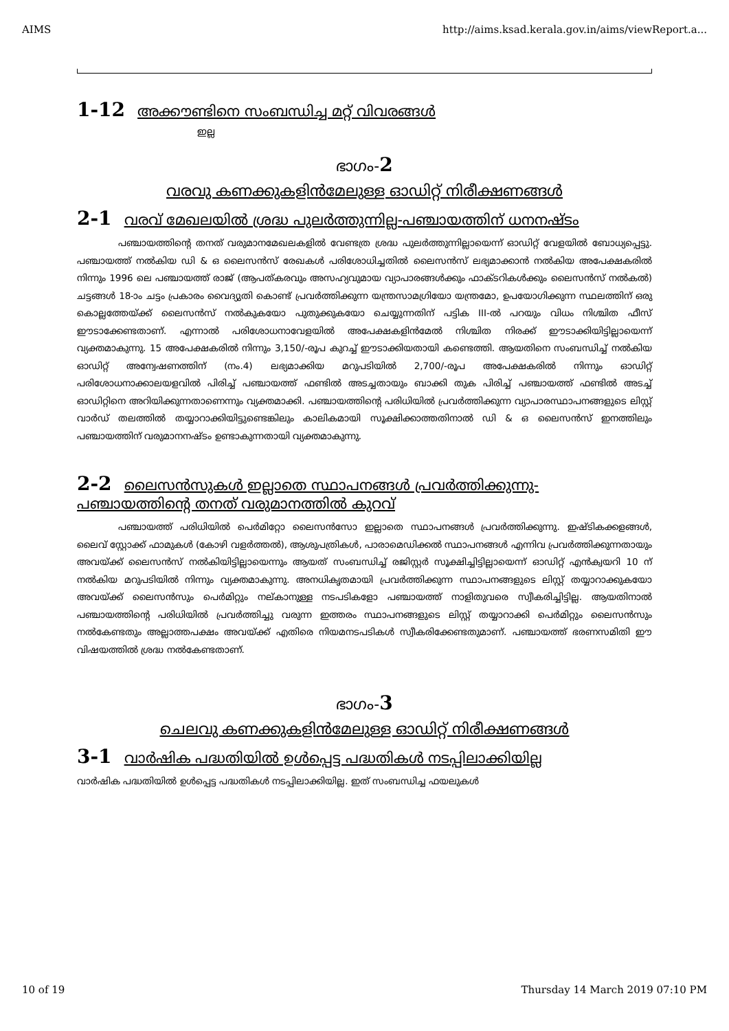AIMS http://aims.ksad.kerala.gov.in/aims/viewReport.a...
1-12 അക്കൗണ്ടിനെ സംബന്ധിച്ച മറ്റ് വിവരങ്ങൾ
ഇല്ല
ഭാഗം-2
വരവു കണക്കുകളിൻമേലുള്ള ഓഡിറ്റ് നിരീക്ഷണങ്ങൾ
2-1 വരവ് മേഖലയിൽ ശ്രദ്ധ പുലർത്തുന്നില്ല-പഞ്ചായത്തിന് ധനനഷ്ടം
പഞ്ചായത്തിന്റെ തനത് വരുമാനമേഖലകളിൽ വേണ്ടത്ര ശ്രദ്ധ പുലർത്തുന്നില്ലായെന്ന് ഓഡിറ്റ് വേളയിൽ ബോധ്യപ്പെട്ടു. പഞ്ചായത്ത് നൽകിയ ഡി & ഒ ലൈസൻസ് രേഖകൾ പരിശോധിച്ചതിൽ ലൈസൻസ് ലഭ്യമാക്കാൻ നൽകിയ അപേക്ഷകരിൽ നിന്നും 1996 ലെ പഞ്ചായത്ത് രാജ് (ആപത്കരവും അസഹ്യവുമായ വ്യാപാരങ്ങൾക്കും ഫാക്ടറികൾക്കും ലൈസൻസ് നൽകൽ) ചട്ടങ്ങൾ 18-ാം ചട്ടം പ്രകാരം വൈദ്യുതി കൊണ്ട് പ്രവർത്തിക്കുന്ന യന്ത്രസാമഗ്രിയോ യന്ത്രമോ, ഉപയോഗിക്കുന്ന സ്ഥലത്തിന് ഒരു കൊല്ലത്തേയ്ക്ക് ലൈസൻസ് നൽകുകയോ പുതുക്കുകയോ ചെയ്യുന്നതിന് പട്ടിക III-ൽ പറയും വിധം നിശ്ചിത ഫീസ് ഈടാക്കേണ്ടതാണ്. എന്നാൽ പരിശോധനാവേളയിൽ അപേക്ഷകളിൻമേൽ നിശ്ചിത നിരക്ക് ഈടാക്കിയിട്ടില്ലായെന്ന് വ്യക്തമാകുന്നു. 15 അപേക്ഷകരിൽ നിന്നും 3,150/-രൂപ കുറച്ച് ഈടാക്കിയതായി കണ്ടെത്തി. ആയതിനെ സംബന്ധിച്ച് നൽകിയ ഓഡിറ്റ് അന്വേഷണത്തിന് (നം.4) ലഭ്യമാക്കിയ മറുപടിയിൽ 2,700/-രൂപ അപേക്ഷകരിൽ നിന്നും ഓഡിറ്റ് പരിശോധനാക്കാലയളവിൽ പിരിച്ച് പഞ്ചായത്ത് ഫണ്ടിൽ അടച്ചതായും ബാക്കി തുക പിരിച്ച് പഞ്ചായത്ത് ഫണ്ടിൽ അടച്ച് ഓഡിറ്റിനെ അറിയിക്കുന്നതാണെന്നും വ്യക്തമാക്കി. പഞ്ചായത്തിന്റെ പരിധിയിൽ പ്രവർത്തിക്കുന്ന വ്യാപാരസ്ഥാപനങ്ങളുടെ ലിസ്റ്റ് വാർഡ് തലത്തിൽ തയ്യാറാക്കിയിട്ടുണ്ടെങ്കിലും കാലികമായി സൂക്ഷിക്കാത്തതിനാൽ ഡി & ഒ ലൈസൻസ് ഇനത്തിലും പഞ്ചായത്തിന് വരുമാനനഷ്ടം ഉണ്ടാകുന്നതായി വ്യക്തമാകുന്നു.
2-2 ലൈസൻസുകൾ ഇല്ലാതെ സ്ഥാപനങ്ങൾ പ്രവർത്തിക്കുന്നു- പഞ്ചായത്തിന്റെ തനത് വരുമാനത്തിൽ കുറവ്
പഞ്ചായത്ത് പരിധിയിൽ പെർമിറ്റോ ലൈസൻസോ ഇല്ലാതെ സ്ഥാപനങ്ങൾ പ്രവർത്തിക്കുന്നു. ഇഷ്ടികക്കളങ്ങൾ, ലൈവ് സ്റ്റോക്ക് ഫാമുകൾ (കോഴി വളർത്തൽ), ആശുപത്രികൾ, പാരാമെഡിക്കൽ സ്ഥാപനങ്ങൾ എന്നിവ പ്രവർത്തിക്കുന്നതായും അവയ്ക്ക് ലൈസൻസ് നൽകിയിട്ടില്ലായെന്നും ആയത് സംബന്ധിച്ച് രജിസ്റ്റർ സൂക്ഷിച്ചിട്ടില്ലായെന്ന് ഓഡിറ്റ് എൻക്വയറി 10 ന് നൽകിയ മറുപടിയിൽ നിന്നും വ്യക്തമാകുന്നു. അനധികൃതമായി പ്രവർത്തിക്കുന്ന സ്ഥാപനങ്ങളുടെ ലിസ്റ്റ് തയ്യാറാക്കുകയോ അവയ്ക്ക് ലൈസൻസും പെർമിറ്റും നല്കാനുള്ള നടപടികളോ പഞ്ചായത്ത് നാളിതുവരെ സ്വീകരിച്ചിട്ടില്ല. ആയതിനാൽ പഞ്ചായത്തിന്റെ പരിധിയിൽ പ്രവർത്തിച്ചു വരുന്ന ഇത്തരം സ്ഥാപനങ്ങളുടെ ലിസ്റ്റ് തയ്യാറാക്കി പെർമിറ്റും ലൈസൻസും നൽകേണ്ടതും അല്ലാത്തപക്ഷം അവയ്ക്ക് എതിരെ നിയമനടപടികൾ സ്വീകരിക്കേണ്ടതുമാണ്. പഞ്ചായത്ത് ഭരണസമിതി ഈ വിഷയത്തിൽ ശ്രദ്ധ നൽകേണ്ടതാണ്.
ഭാഗം-3
ചെലവു കണക്കുകളിൻമേലുള്ള ഓഡിറ്റ് നിരീക്ഷണങ്ങൾ
3-1 വാർഷിക പദ്ധതിയിൽ ഉൾപ്പെട്ട പദ്ധതികൾ നടപ്പിലാക്കിയില്ല
വാർഷിക പദ്ധതിയിൽ ഉൾപ്പെട്ട പദ്ധതികൾ നടപ്പിലാക്കിയില്ല. ഇത് സംബന്ധിച്ച ഫയലുകൾ
10 of 19 Thursday 14 March 2019 07:10 PM